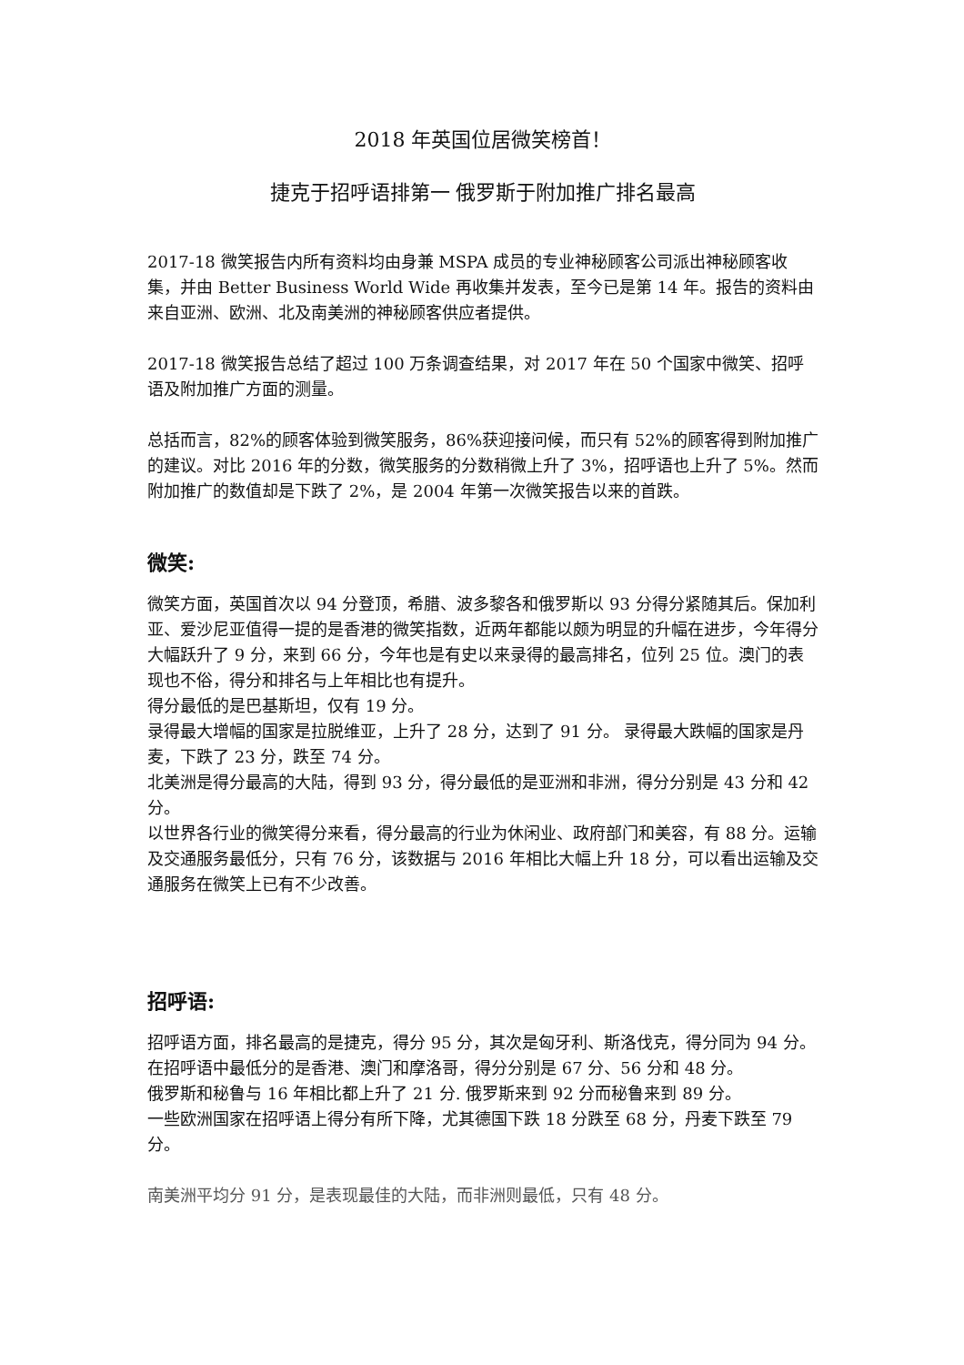2018 年英国位居微笑榜首！
捷克于招呼语排第一 俄罗斯于附加推广排名最高
2017-18 微笑报告内所有资料均由身兼 MSPA 成员的专业神秘顾客公司派出神秘顾客收集，并由 Better Business World Wide 再收集并发表，至今已是第 14 年。报告的资料由来自亚洲、欧洲、北及南美洲的神秘顾客供应者提供。
2017-18 微笑报告总结了超过 100 万条调查结果，对 2017 年在 50 个国家中微笑、招呼语及附加推广方面的测量。
总括而言，82%的顾客体验到微笑服务，86%获迎接问候，而只有 52%的顾客得到附加推广的建议。对比 2016 年的分数，微笑服务的分数稍微上升了 3%，招呼语也上升了 5%。然而附加推广的数值却是下跌了 2%，是 2004 年第一次微笑报告以来的首跌。
微笑:
微笑方面，英国首次以 94 分登顶，希腊、波多黎各和俄罗斯以 93 分得分紧随其后。保加利亚、爱沙尼亚值得一提的是香港的微笑指数，近两年都能以颇为明显的升幅在进步，今年得分大幅跃升了 9 分，来到 66 分，今年也是有史以来录得的最高排名，位列 25 位。澳门的表现也不俗，得分和排名与上年相比也有提升。
得分最低的是巴基斯坦，仅有 19 分。
录得最大增幅的国家是拉脱维亚，上升了 28 分，达到了 91 分。 录得最大跌幅的国家是丹麦，下跌了 23 分，跌至 74 分。
北美洲是得分最高的大陆，得到 93 分，得分最低的是亚洲和非洲，得分分别是 43 分和 42 分。
以世界各行业的微笑得分来看，得分最高的行业为休闲业、政府部门和美容，有 88 分。运输及交通服务最低分，只有 76 分，该数据与 2016 年相比大幅上升 18 分，可以看出运输及交通服务在微笑上已有不少改善。
招呼语:
招呼语方面，排名最高的是捷克，得分 95 分，其次是匈牙利、斯洛伐克，得分同为 94 分。在招呼语中最低分的是香港、澳门和摩洛哥，得分分别是 67 分、56 分和 48 分。
俄罗斯和秘鲁与 16 年相比都上升了 21 分. 俄罗斯来到 92 分而秘鲁来到 89 分。
一些欧洲国家在招呼语上得分有所下降，尤其德国下跌 18 分跌至 68 分，丹麦下跌至 79 分。
南美洲平均分 91 分，是表现最佳的大陆，而非洲则最低，只有 48 分。